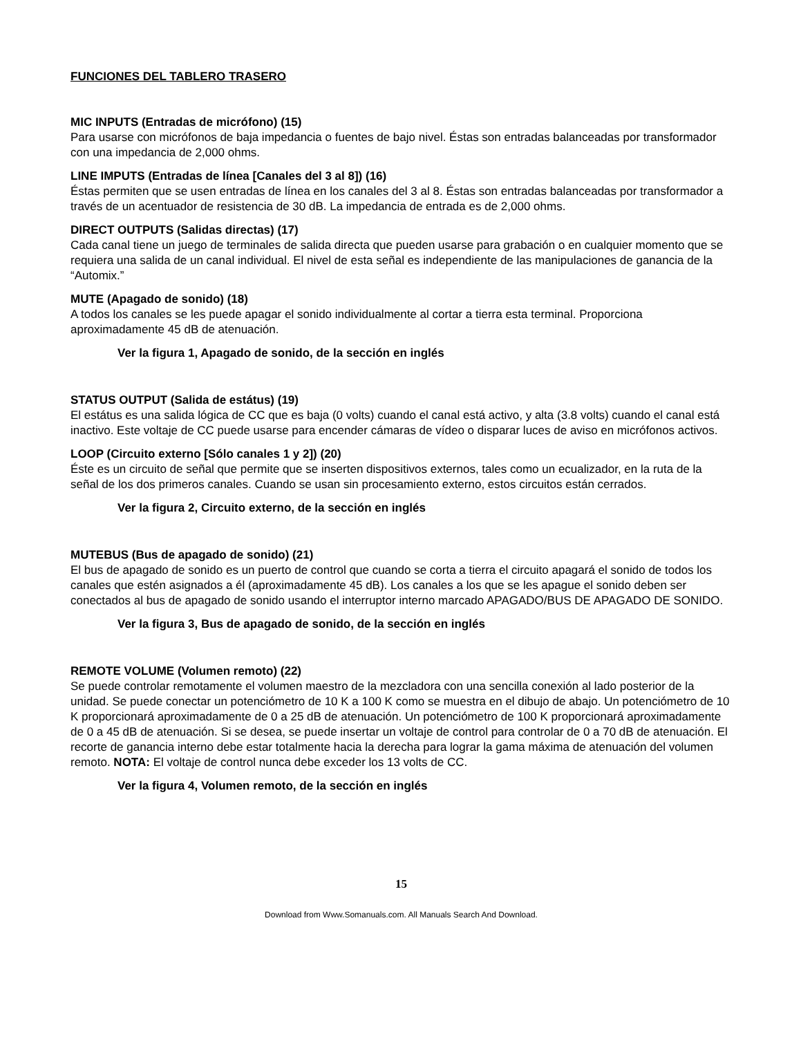FUNCIONES DEL TABLERO TRASERO
MIC INPUTS (Entradas de micrófono) (15)
Para usarse con micrófonos de baja impedancia o fuentes de bajo nivel. Éstas son entradas balanceadas por transformador con una impedancia de 2,000 ohms.
LINE IMPUTS (Entradas de línea [Canales del 3 al 8]) (16)
Éstas permiten que se usen entradas de línea en los canales del 3 al 8. Éstas son entradas balanceadas por transformador a través de un acentuador de resistencia de 30 dB. La impedancia de entrada es de 2,000 ohms.
DIRECT OUTPUTS (Salidas directas) (17)
Cada canal tiene un juego de terminales de salida directa que pueden usarse para grabación o en cualquier momento que se requiera una salida de un canal individual. El nivel de esta señal es independiente de las manipulaciones de ganancia de la “Automix.”
MUTE (Apagado de sonido) (18)
A todos los canales se les puede apagar el sonido individualmente al cortar a tierra esta terminal. Proporciona aproximadamente 45 dB de atenuación.
Ver la figura 1, Apagado de sonido, de la sección en inglés
STATUS OUTPUT (Salida de estátus) (19)
El estátus es una salida lógica de CC que es baja (0 volts) cuando el canal está activo, y alta (3.8 volts) cuando el canal está inactivo. Este voltaje de CC puede usarse para encender cámaras de vídeo o disparar luces de aviso en micrófonos activos.
LOOP (Circuito externo [Sólo canales 1 y 2]) (20)
Éste es un circuito de señal que permite que se inserten dispositivos externos, tales como un ecualizador, en la ruta de la señal de los dos primeros canales. Cuando se usan sin procesamiento externo, estos circuitos están cerrados.
Ver la figura 2, Circuito externo, de la sección en inglés
MUTEBUS (Bus de apagado de sonido) (21)
El bus de apagado de sonido es un puerto de control que cuando se corta a tierra el circuito apagará el sonido de todos los canales que estén asignados a él (aproximadamente 45 dB). Los canales a los que se les apague el sonido deben ser conectados al bus de apagado de sonido usando el interruptor interno marcado APAGADO/BUS DE APAGADO DE SONIDO.
Ver la figura 3, Bus de apagado de sonido, de la sección en inglés
REMOTE VOLUME (Volumen remoto) (22)
Se puede controlar remotamente el volumen maestro de la mezcladora con una sencilla conexión al lado posterior de la unidad. Se puede conectar un potenciómetro de 10 K a 100 K como se muestra en el dibujo de abajo. Un potenciómetro de 10 K proporcionará aproximadamente de 0 a 25 dB de atenuación. Un potenciómetro de 100 K proporcionará aproximadamente de 0 a 45 dB de atenuación. Si se desea, se puede insertar un voltaje de control para controlar de 0 a 70 dB de atenuación. El recorte de ganancia interno debe estar totalmente hacia la derecha para lograr la gama máxima de atenuación del volumen remoto. NOTA: El voltaje de control nunca debe exceder los 13 volts de CC.
Ver la figura 4, Volumen remoto, de la sección en inglés
15
Download from Www.Somanuals.com. All Manuals Search And Download.